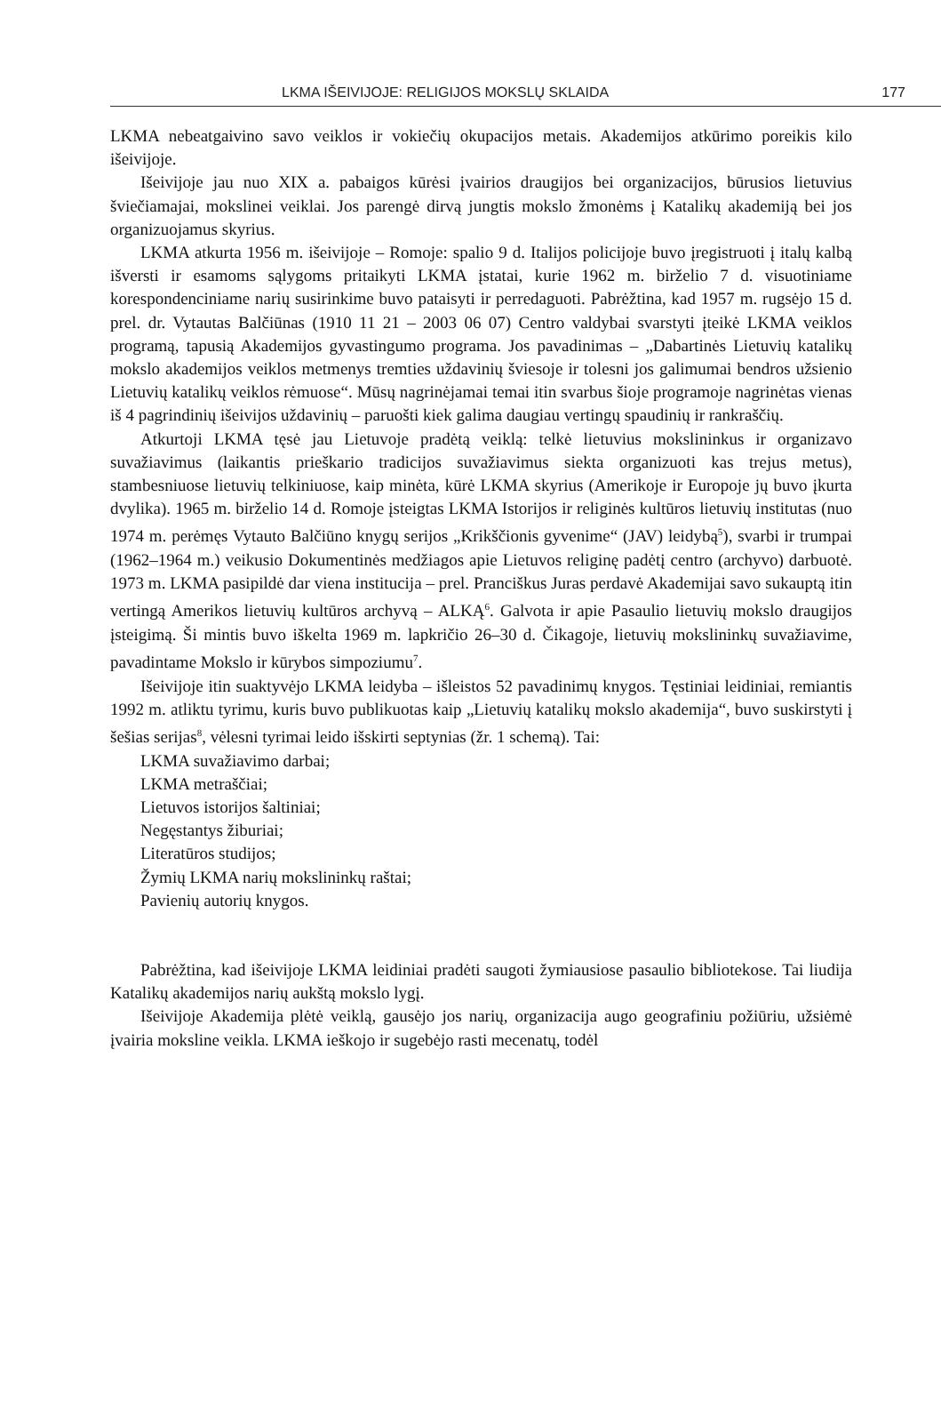LKMA IŠEIVIJOJE: RELIGIJOS MOKSLŲ SKLAIDA 177
LKMA nebeatgaivino savo veiklos ir vokiečių okupacijos metais. Akademijos atkūrimo poreikis kilo išeivijoje.
Išeivijoje jau nuo XIX a. pabaigos kūrėsi įvairios draugijos bei organizacijos, būrusios lietuvius šviečiamajai, mokslinei veiklai. Jos parengė dirvą jungtis mokslo žmonėms į Katalikų akademiją bei jos organizuojamus skyrius.
LKMA atkurta 1956 m. išeivijoje – Romoje: spalio 9 d. Italijos policijoje buvo įregistruoti į italų kalbą išversti ir esamoms sąlygoms pritaikyti LKMA įstatai, kurie 1962 m. birželio 7 d. visuotiniame korespondenciniame narių susirinkime buvo pataisyti ir perredaguoti. Pabrėžtina, kad 1957 m. rugsėjo 15 d. prel. dr. Vytautas Balčiūnas (1910 11 21 – 2003 06 07) Centro valdybai svarstyti įteikė LKMA veiklos programą, tapusią Akademijos gyvastingumo programa. Jos pavadinimas – „Dabartinės Lietuvių katalikų mokslo akademijos veiklos metmenys tremties uždavinių šviesoje ir tolesni jos galimumai bendros užsienio Lietuvių katalikų veiklos rėmuose“. Mūsų nagrinėjamai temai itin svarbus šioje programoje nagrinėtas vienas iš 4 pagrindinių išeivijos uždavinių – paruošti kiek galima daugiau vertingų spaudinių ir rankraščių.
Atkurtoji LKMA tęsė jau Lietuvoje pradėtą veiklą: telkė lietuvius mokslininkus ir organizavo suvažiavimus (laikantis prieškario tradicijos suvažiavimus siekta organizuoti kas trejus metus), stambesniuose lietuvių telkiniuose, kaip minėta, kūrė LKMA skyrius (Amerikoje ir Europoje jų buvo įkurta dvylika). 1965 m. birželio 14 d. Romoje įsteigtas LKMA Istorijos ir religinės kultūros lietuvių institutas (nuo 1974 m. perėmęs Vytauto Balčiūno knygų serijos „Krikščionis gyvenime“ (JAV) leidybą<sup>5</sup>), svarbi ir trumpai (1962–1964 m.) veikusio Dokumentinės medžiagos apie Lietuvos religinę padėtį centro (archyvo) darbuotė. 1973 m. LKMA pasipildė dar viena institucija – prel. Pranciškus Juras perdavė Akademijai savo sukauptą itin vertingą Amerikos lietuvių kultūros archyvą – ALKĄ<sup>6</sup>. Galvota ir apie Pasaulio lietuvių mokslo draugijos įsteigimą. Ši mintis buvo iškelta 1969 m. lapkričio 26–30 d. Čikagoje, lietuvių mokslininkų suvažiavime, pavadintame Mokslo ir kūrybos simpoziumu<sup>7</sup>.
Išeivijoje itin suaktyvėjo LKMA leidyba – išleistos 52 pavadinimų knygos. Tęstiniai leidiniai, remiantis 1992 m. atliktu tyrimu, kuris buvo publikuotas kaip „Lietuvių katalikų mokslo akademija“, buvo suskirstyti į šešias serijas<sup>8</sup>, vėlesni tyrimai leido išskirti septynias (žr. 1 schemą). Tai:
LKMA suvažiavimo darbai;
LKMA metraščiai;
Lietuvos istorijos šaltiniai;
Negęstantys žiburiai;
Literatūros studijos;
Žymių LKMA narių mokslininkų raštai;
Pavienių autorių knygos.
Pabrėžtina, kad išeivijoje LKMA leidiniai pradėti saugoti žymiausiose pasaulio bibliotekose. Tai liudija Katalikų akademijos narių aukštą mokslo lygį.
Išeivijoje Akademija plėtė veiklą, gausėjo jos narių, organizacija augo geografiniu požiūriu, užsiėmė įvairia moksline veikla. LKMA ieškojo ir sugebėjo rasti mecenatų, todėl